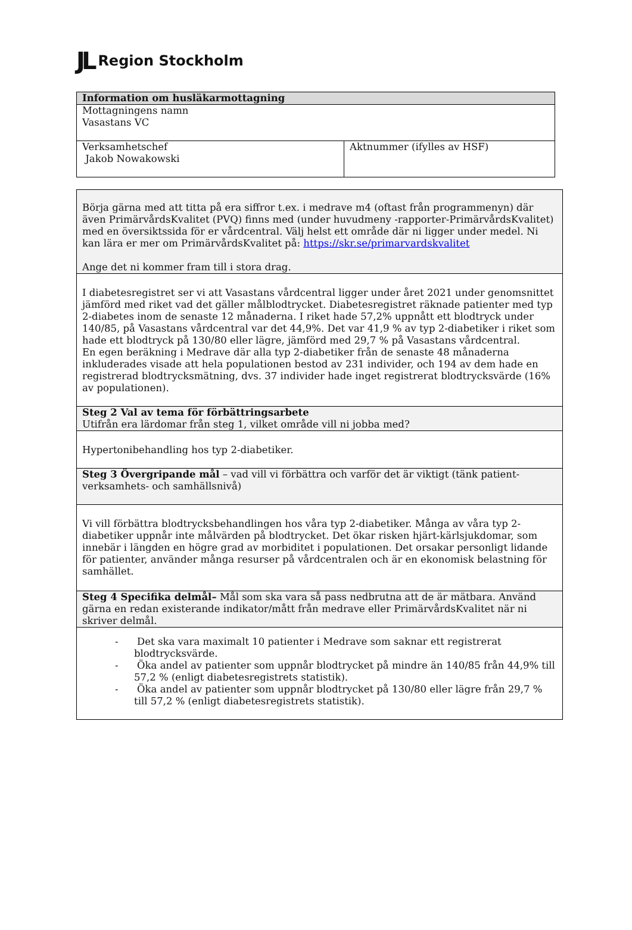JL Region Stockholm
| Information om husläkarmottagning | |
| Mottagningens namn Vasastans VC | |
| Verksamhetschef Jakob Nowakowski | Aktnummer (ifylles av HSF) |
| Börja gärna med att titta på era siffror t.ex. i medrave m4 (oftast från programmenyn) där även PrimärvårdsKvalitet (PVQ) finns med (under huvudmeny -rapporter-PrimärvårdsKvalitet) med en översiktssida för er vårdcentral. Välj helst ett område där ni ligger under medel. Ni kan lära er mer om PrimärvårdsKvalitet på: https://skr.se/primarvardskvalitet Ange det ni kommer fram till i stora drag. |
| I diabetesregistret ser vi att Vasastans vårdcentral ligger under året 2021 under genomsnittet jämförd med riket vad det gäller målblodtrycket. Diabetesregistret räknade patienter med typ 2-diabetes inom de senaste 12 månaderna. I riket hade 57,2% uppnått ett blodtryck under 140/85, på Vasastans vårdcentral var det 44,9%. Det var 41,9 % av typ 2-diabetiker i riket som hade ett blodtryck på 130/80 eller lägre, jämförd med 29,7 % på Vasastans vårdcentral. En egen beräkning i Medrave där alla typ 2-diabetiker från de senaste 48 månaderna inkluderades visade att hela populationen bestod av 231 individer, och 194 av dem hade en registrerad blodtrycksmätning, dvs. 37 individer hade inget registrerat blodtrycksvärde (16% av populationen). |
| Steg 2 Val av tema för förbättringsarbete Utifrån era lärdomar från steg 1, vilket område vill ni jobba med? |
| Hypertonibehandling hos typ 2-diabetiker. |
| Steg 3 Övergripande mål – vad vill vi förbättra och varför det är viktigt (tänk patient- verksamhets- och samhällsnivå) |
| Vi vill förbättra blodtrycksbehandlingen hos våra typ 2-diabetiker. Många av våra typ 2-diabetiker uppnår inte målvärden på blodtrycket. Det ökar risken hjärt-kärlsjukdomar, som innebär i längden en högre grad av morbiditet i populationen. Det orsakar personligt lidande för patienter, använder många resurser på vårdcentralen och är en ekonomisk belastning för samhället. |
| Steg 4 Specifika delmål– Mål som ska vara så pass nedbrutna att de är mätbara. Använd gärna en redan existerande indikator/mått från medrave eller PrimärvårdsKvalitet när ni skriver delmål. |
| - Det ska vara maximalt 10 patienter i Medrave som saknar ett registrerat blodtrycksvärde. - Öka andel av patienter som uppnår blodtrycket på mindre än 140/85 från 44,9% till 57,2 % (enligt diabetesregistrets statistik). - Öka andel av patienter som uppnår blodtrycket på 130/80 eller lägre från 29,7 % till 57,2 % (enligt diabetesregistrets statistik). |